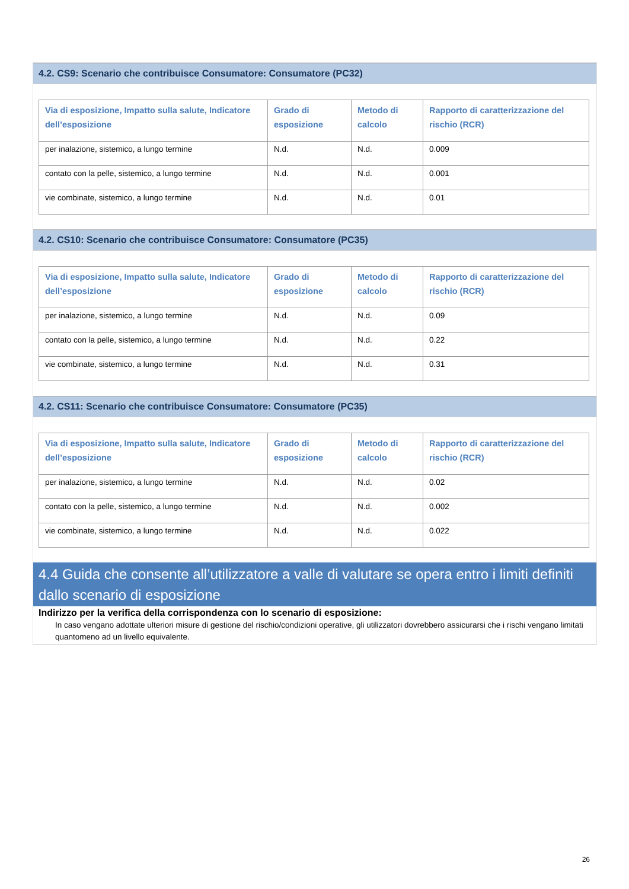4.2. CS9: Scenario che contribuisce Consumatore: Consumatore (PC32)
| Via di esposizione, Impatto sulla salute, Indicatore dell’esposizione | Grado di esposizione | Metodo di calcolo | Rapporto di caratterizzazione del rischio (RCR) |
| --- | --- | --- | --- |
| per inalazione, sistemico, a lungo termine | N.d. | N.d. | 0.009 |
| contato con la pelle, sistemico, a lungo termine | N.d. | N.d. | 0.001 |
| vie combinate, sistemico, a lungo termine | N.d. | N.d. | 0.01 |
4.2. CS10: Scenario che contribuisce Consumatore: Consumatore (PC35)
| Via di esposizione, Impatto sulla salute, Indicatore dell’esposizione | Grado di esposizione | Metodo di calcolo | Rapporto di caratterizzazione del rischio (RCR) |
| --- | --- | --- | --- |
| per inalazione, sistemico, a lungo termine | N.d. | N.d. | 0.09 |
| contato con la pelle, sistemico, a lungo termine | N.d. | N.d. | 0.22 |
| vie combinate, sistemico, a lungo termine | N.d. | N.d. | 0.31 |
4.2. CS11: Scenario che contribuisce Consumatore: Consumatore (PC35)
| Via di esposizione, Impatto sulla salute, Indicatore dell’esposizione | Grado di esposizione | Metodo di calcolo | Rapporto di caratterizzazione del rischio (RCR) |
| --- | --- | --- | --- |
| per inalazione, sistemico, a lungo termine | N.d. | N.d. | 0.02 |
| contato con la pelle, sistemico, a lungo termine | N.d. | N.d. | 0.002 |
| vie combinate, sistemico, a lungo termine | N.d. | N.d. | 0.022 |
4.4 Guida che consente all’utilizzatore a valle di valutare se opera entro i limiti definiti dallo scenario di esposizione
Indirizzo per la verifica della corrispondenza con lo scenario di esposizione:
In caso vengano adottate ulteriori misure di gestione del rischio/condizioni operative, gli utilizzatori dovrebbero assicurarsi che i rischi vengano limitati quantomeno ad un livello equivalente.
26